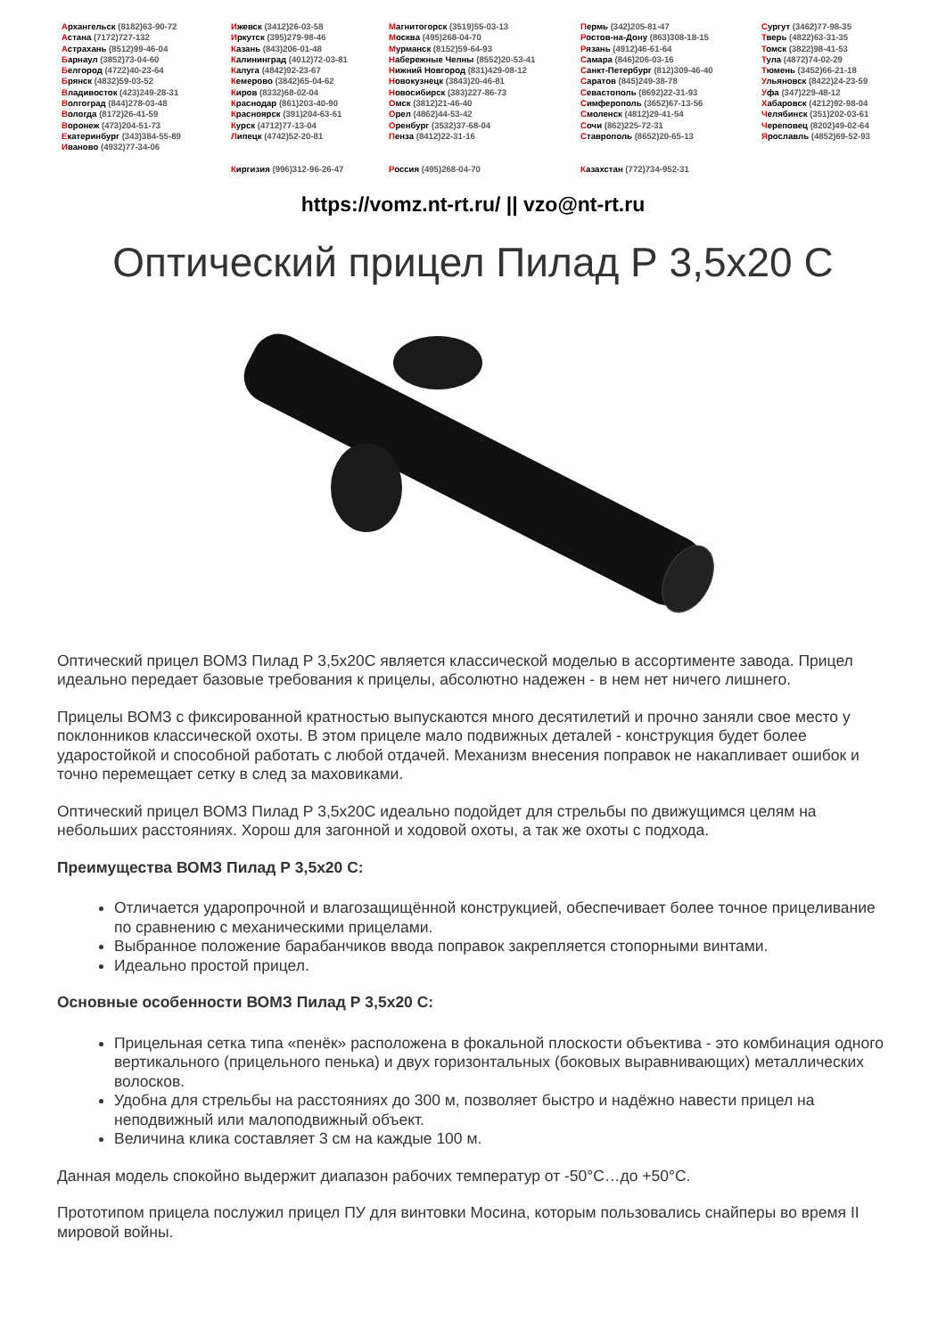Архангельск (8182)63-90-72
Астана (7172)727-132
Астрахань (8512)99-46-04
Барнаул (3852)73-04-60
Белгород (4722)40-23-64
Брянск (4832)59-03-52
Владивосток (423)249-28-31
Волгоград (844)278-03-48
Вологда (8172)26-41-59
Воронеж (473)204-51-73
Екатеринбург (343)384-55-89
Иваново (4932)77-34-06
Ижевск (3412)26-03-58
Иркутск (395)279-98-46
Казань (843)206-01-48
Калининград (4012)72-03-81
Калуга (4842)92-23-67
Кемерово (3842)65-04-62
Киров (8332)68-02-04
Краснодар (861)203-40-90
Красноярск (391)204-63-61
Курск (4712)77-13-04
Липецк (4742)52-20-81
Магнитогорск (3519)55-03-13
Москва (495)268-04-70
Мурманск (8152)59-64-93
Набережные Челны (8552)20-53-41
Нижний Новгород (831)429-08-12
Новокузнецк (3843)20-46-81
Новосибирск (383)227-86-73
Омск (3812)21-46-40
Орел (4862)44-53-42
Оренбург (3532)37-68-04
Пенза (8412)22-31-16
Пермь (342)205-81-47
Ростов-на-Дону (863)308-18-15
Рязань (4912)46-61-64
Самара (846)206-03-16
Санкт-Петербург (812)309-46-40
Саратов (845)249-38-78
Севастополь (8692)22-31-93
Симферополь (3652)67-13-56
Смоленск (4812)29-41-54
Сочи (862)225-72-31
Ставрополь (8652)20-65-13
Сургут (3462)77-98-35
Тверь (4822)63-31-35
Томск (3822)98-41-53
Тула (4872)74-02-29
Тюмень (3452)66-21-18
Ульяновск (8422)24-23-59
Уфа (347)229-48-12
Хабаровск (4212)92-98-04
Челябинск (351)202-03-61
Череповец (8202)49-02-64
Ярославль (4852)69-52-93
Киргизия (996)312-96-26-47 Россия (495)268-04-70 Казахстан (772)734-952-31
https://vomz.nt-rt.ru/ || vzo@nt-rt.ru
Оптический прицел Пилад Р 3,5х20 С
Оптический прицел ВОМЗ Пилад Р 3,5х20С является классической моделью в ассортименте завода. Прицел идеально передает базовые требования к прицелы, абсолютно надежен - в нем нет ничего лишнего.
Прицелы ВОМЗ с фиксированной кратностью выпускаются много десятилетий и прочно заняли свое место у поклонников классической охоты. В этом прицеле мало подвижных деталей - конструкция будет более ударостойкой и способной работать с любой отдачей. Механизм внесения поправок не накапливает ошибок и точно перемещает сетку в след за маховиками.
Оптический прицел ВОМЗ Пилад Р 3,5х20С идеально подойдет для стрельбы по движущимся целям на небольших расстояниях. Хорош для загонной и ходовой охоты, а так же охоты с подхода.
Преимущества ВОМЗ Пилад Р 3,5х20 С:
Отличается ударопрочной и влагозащищённой конструкцией, обеспечивает более точное прицеливание по сравнению с механическими прицелами.
Выбранное положение барабанчиков ввода поправок закрепляется стопорными винтами.
Идеально простой прицел.
Основные особенности ВОМЗ Пилад Р 3,5х20 С:
Прицельная сетка типа «пенёк» расположена в фокальной плоскости объектива - это комбинация одного вертикального (прицельного пенька) и двух горизонтальных (боковых выравнивающих) металлических волосков.
Удобна для стрельбы на расстояниях до 300 м, позволяет быстро и надёжно навести прицел на неподвижный или малоподвижный объект.
Величина клика составляет 3 см на каждые 100 м.
Данная модель спокойно выдержит диапазон рабочих температур от -50°С…до +50°С.
Прототипом прицела послужил прицел ПУ для винтовки Мосина, которым пользовались снайперы во время II мировой войны.